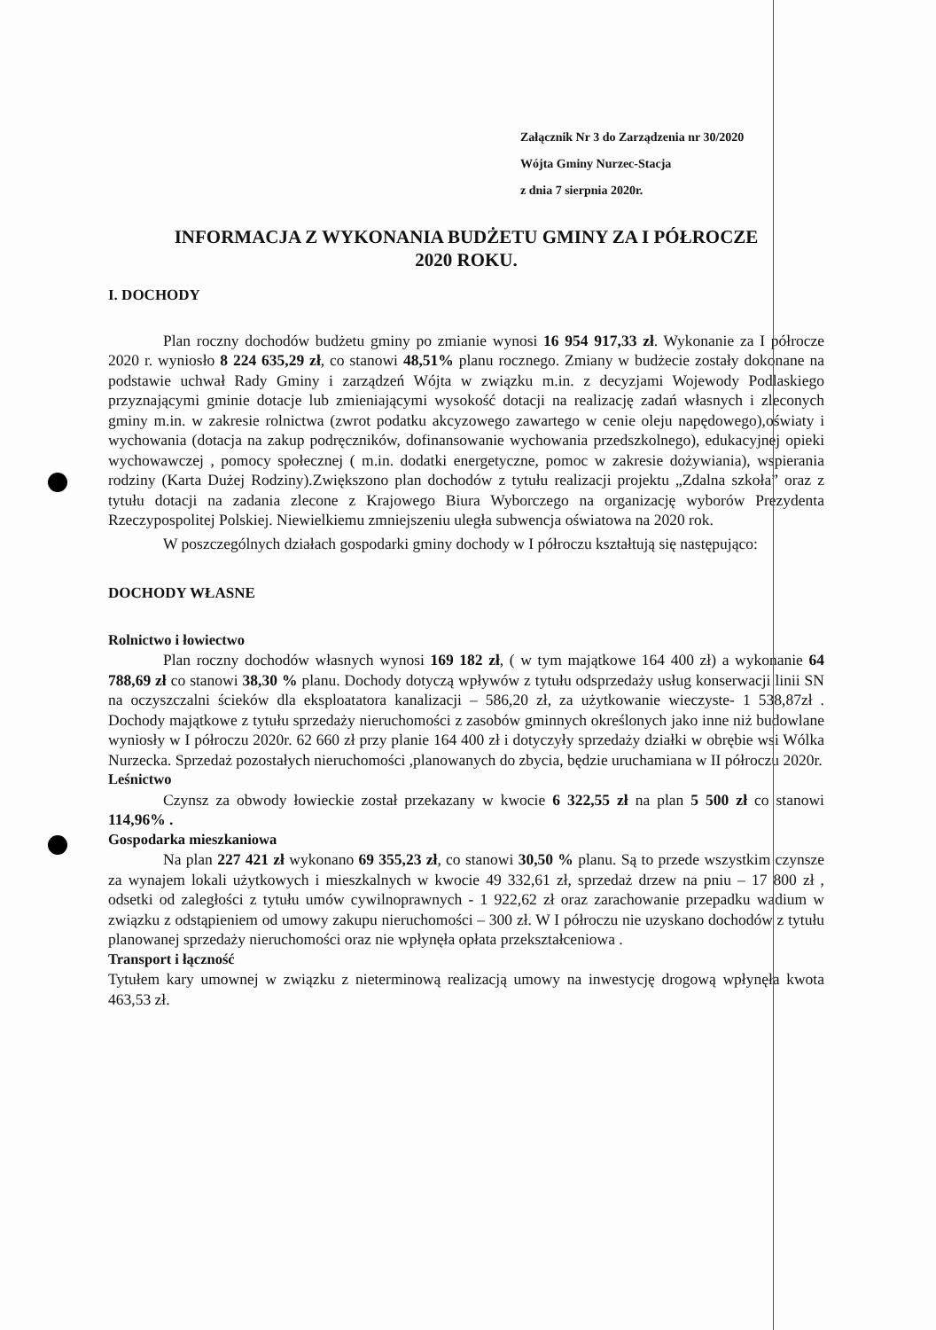Załącznik Nr 3 do Zarządzenia nr 30/2020
Wójta Gminy Nurzec-Stacja
z dnia 7 sierpnia 2020r.
INFORMACJA Z WYKONANIA BUDŻETU GMINY ZA I PÓŁROCZE
2020 ROKU.
I. DOCHODY
Plan roczny dochodów budżetu gminy po zmianie wynosi 16 954 917,33 zł. Wykonanie za I półrocze 2020 r. wyniosło 8 224 635,29 zł, co stanowi 48,51% planu rocznego. Zmiany w budżecie zostały dokonane na podstawie uchwał Rady Gminy i zarządzeń Wójta w związku m.in. z decyzjami Wojewody Podlaskiego przyznającymi gminie dotacje lub zmieniającymi wysokość dotacji na realizację zadań własnych i zleconych gminy m.in. w zakresie rolnictwa (zwrot podatku akcyzowego zawartego w cenie oleju napędowego),oświaty i wychowania (dotacja na zakup podręczników, dofinansowanie wychowania przedszkolnego), edukacyjnej opieki wychowawczej , pomocy społecznej ( m.in. dodatki energetyczne, pomoc w zakresie dożywiania), wspierania rodziny (Karta Dużej Rodziny).Zwiększono plan dochodów z tytułu realizacji projektu „Zdalna szkoła” oraz z tytułu dotacji na zadania zlecone z Krajowego Biura Wyborczego na organizację wyborów Prezydenta Rzeczypospolitej Polskiej. Niewielkiemu zmniejszeniu uległa subwencja oświatowa na 2020 rok.
W poszczególnych działach gospodarki gminy dochody w I półroczu kształtują się następująco:
DOCHODY WŁASNE
Rolnictwo i łowiectwo
Plan roczny dochodów własnych wynosi 169 182 zł, ( w tym majątkowe 164 400 zł) a wykonanie 64 788,69 zł co stanowi 38,30 % planu. Dochody dotyczą wpływów z tytułu odsprzedaży usług konserwacji linii SN na oczyszczalni ścieków dla eksploatatora kanalizacji – 586,20 zł, za użytkowanie wieczyste- 1 538,87zł . Dochody majątkowe z tytułu sprzedaży nieruchomości z zasobów gminnych określonych jako inne niż budowlane wyniosły w I półroczu 2020r. 62 660 zł przy planie 164 400 zł i dotyczyły sprzedaży działki w obrębie wsi Wólka Nurzecka. Sprzedaż pozostałych nieruchomości ,planowanych do zbycia, będzie uruchamiana w II półroczu 2020r.
Leśnictwo
Czynsz za obwody łowieckie został przekazany w kwocie 6 322,55 zł na plan 5 500 zł co stanowi 114,96% .
Gospodarka mieszkaniowa
Na plan 227 421 zł wykonano 69 355,23 zł, co stanowi 30,50 % planu. Są to przede wszystkim czynsze za wynajem lokali użytkowych i mieszkalnych w kwocie 49 332,61 zł, sprzedaż drzew na pniu – 17 800 zł , odsetki od zaległości z tytułu umów cywilnoprawnych - 1 922,62 zł oraz zarachowanie przepadku wadium w związku z odstąpieniem od umowy zakupu nieruchomości – 300 zł. W I półroczu nie uzyskano dochodów z tytułu planowanej sprzedaży nieruchomości oraz nie wpłynęła opłata przekształceniowa .
Transport i łączność
Tytułem kary umownej w związku z nieterminową realizacją umowy na inwestycję drogową wpłynęła kwota 463,53 zł.